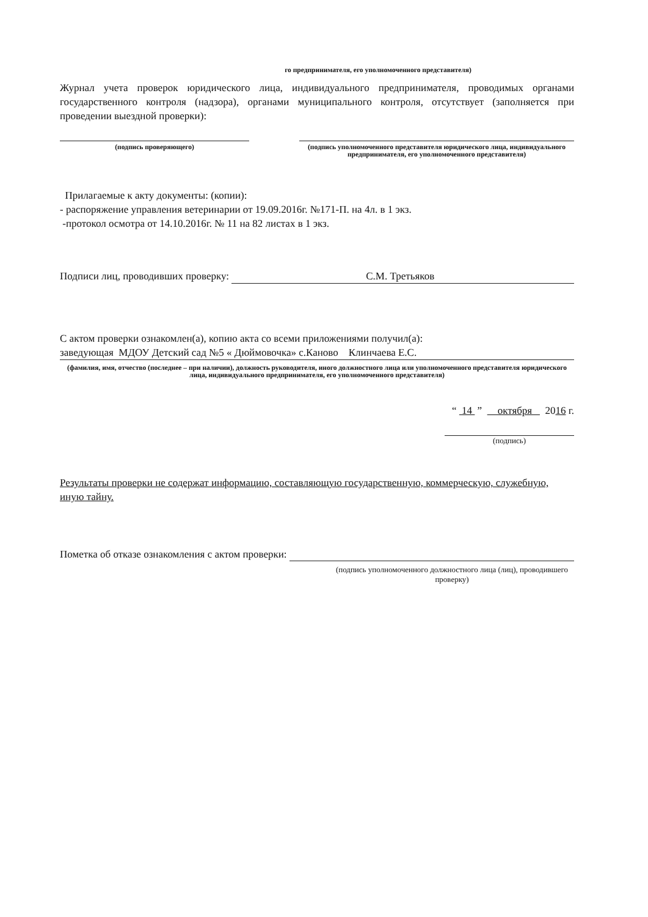го предпринимателя, его уполномоченного представителя)
Журнал учета проверок юридического лица, индивидуального предпринимателя, проводимых органами государственного контроля (надзора), органами муниципального контроля, отсутствует (заполняется при проведении выездной проверки):
(подпись проверяющего) (подпись уполномоченного представителя юридического лица, индивидуального предпринимателя, его уполномоченного представителя)
Прилагаемые к акту документы: (копии):
- распоряжение управления ветеринарии от 19.09.2016г. №171-П. на 4л. в 1 экз.
-протокол осмотра от 14.10.2016г. № 11 на 82 листах в 1 экз.
Подписи лиц, проводивших проверку: С.М. Третьяков
С актом проверки ознакомлен(а), копию акта со всеми приложениями получил(а):
заведующая МДОУ Детский сад №5 « Дюймовочка» с.Каново Клинчаева Е.С.
(фамилия, имя, отчество (последнее – при наличии), должность руководителя, иного должностного лица или уполномоченного представителя юридического лица, индивидуального предпринимателя, его уполномоченного представителя)
“ 14 ” октября 2016 г.
(подпись)
Результаты проверки не содержат информацию, составляющую государственную, коммерческую, служебную, иную тайну.
Пометка об отказе ознакомления с актом проверки:
(подпись уполномоченного должностного лица (лиц), проводившего проверку)